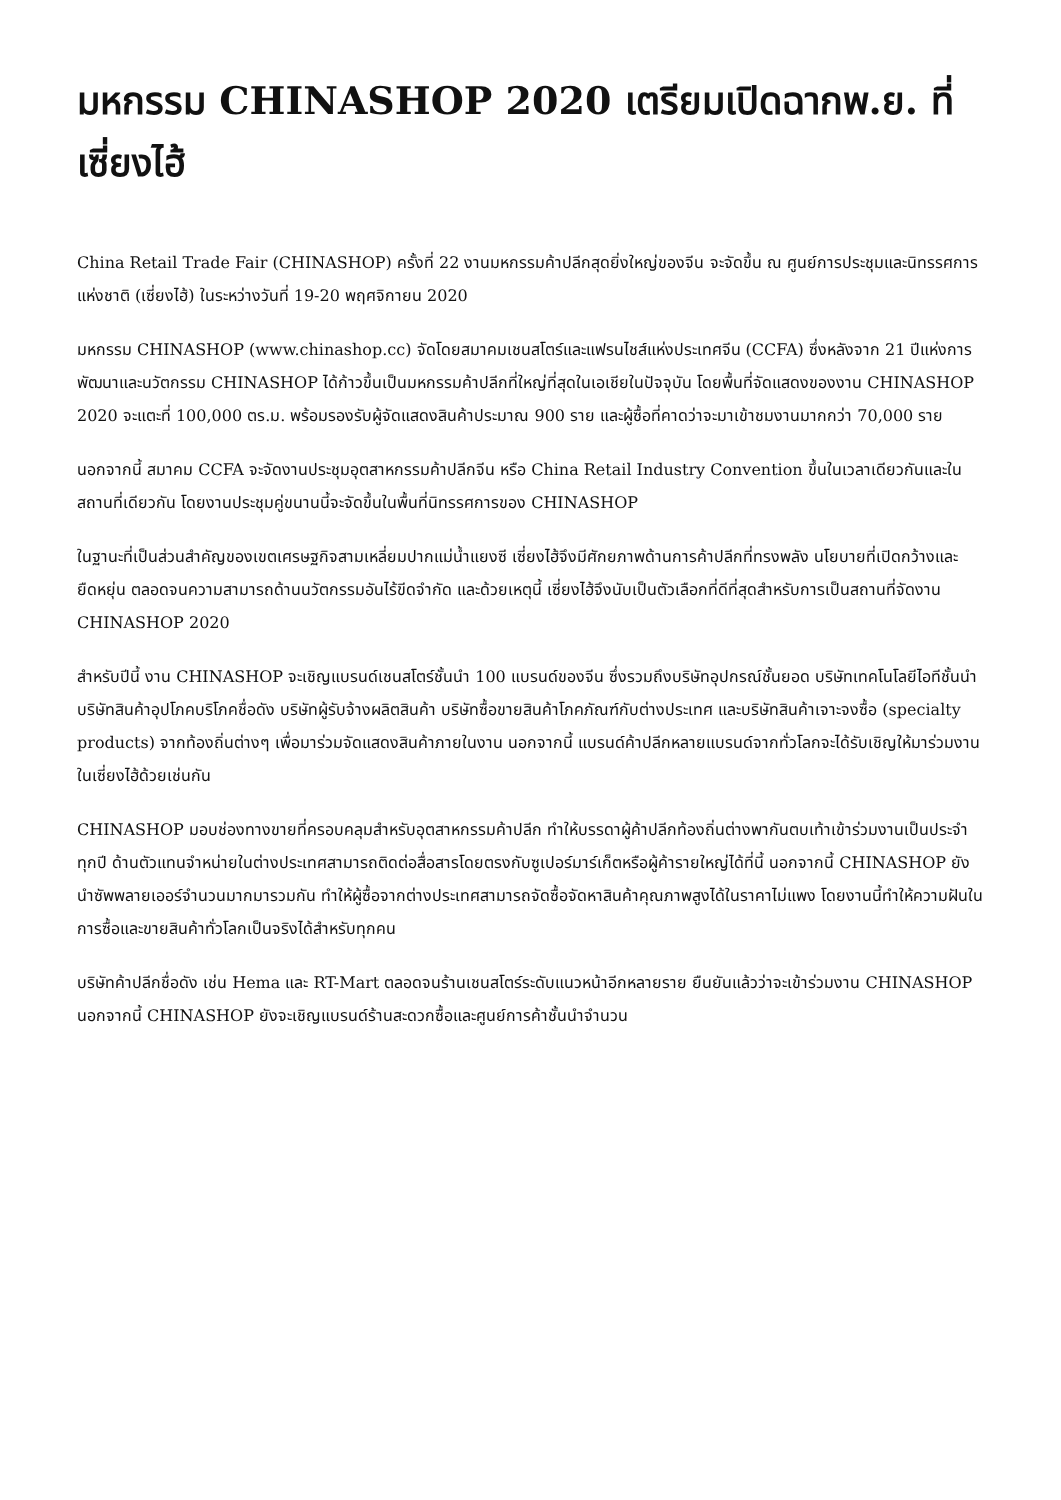มหกรรม CHINASHOP 2020 เตรียมเปิดฉากพ.ย. ที่เซี่ยงไฮ้
China Retail Trade Fair (CHINASHOP) ครั้งที่ 22 งานมหกรรมค้าปลีกสุดยิ่งใหญ่ของจีน จะจัดขึ้น ณ ศูนย์การประชุมและนิทรรศการแห่งชาติ (เซี่ยงไฮ้) ในระหว่างวันที่ 19-20 พฤศจิกายน 2020
มหกรรม CHINASHOP (www.chinashop.cc) จัดโดยสมาคมเชนสโตร์และแฟรนไชส์แห่งประเทศจีน (CCFA) ซึ่งหลังจาก 21 ปีแห่งการพัฒนาและนวัตกรรม CHINASHOP ได้ก้าวขึ้นเป็นมหกรรมค้าปลีกที่ใหญ่ที่สุดในเอเชียในปัจจุบัน โดยพื้นที่จัดแสดงของงาน CHINASHOP 2020 จะแตะที่ 100,000 ตร.ม. พร้อมรองรับผู้จัดแสดงสินค้าประมาณ 900 ราย และผู้ซื้อที่คาดว่าจะมาเข้าชมงานมากกว่า 70,000 ราย
นอกจากนี้ สมาคม CCFA จะจัดงานประชุมอุตสาหกรรมค้าปลีกจีน หรือ China Retail Industry Convention ขึ้นในเวลาเดียวกันและในสถานที่เดียวกัน โดยงานประชุมคู่ขนานนี้จะจัดขึ้นในพื้นที่นิทรรศการของ CHINASHOP
ในฐานะที่เป็นส่วนสำคัญของเขตเศรษฐกิจสามเหลี่ยมปากแม่น้ำแยงซี เซี่ยงไฮ้จึงมีศักยภาพด้านการค้าปลีกที่ทรงพลัง นโยบายที่เปิดกว้างและยืดหยุ่น ตลอดจนความสามารถด้านนวัตกรรมอันไร้ขีดจำกัด และด้วยเหตุนี้ เซี่ยงไฮ้จึงนับเป็นตัวเลือกที่ดีที่สุดสำหรับการเป็นสถานที่จัดงาน CHINASHOP 2020
สำหรับปีนี้ งาน CHINASHOP จะเชิญแบรนด์เชนสโตร์ชั้นนำ 100 แบรนด์ของจีน ซึ่งรวมถึงบริษัทอุปกรณ์ชั้นยอด บริษัทเทคโนโลยีไอทีชั้นนำ บริษัทสินค้าอุปโภคบริโภคชื่อดัง บริษัทผู้รับจ้างผลิตสินค้า บริษัทซื้อขายสินค้าโภคภัณฑ์กับต่างประเทศ และบริษัทสินค้าเจาะจงซื้อ (specialty products) จากท้องถิ่นต่างๆ เพื่อมาร่วมจัดแสดงสินค้าภายในงาน นอกจากนี้ แบรนด์ค้าปลีกหลายแบรนด์จากทั่วโลกจะได้รับเชิญให้มาร่วมงานในเซี่ยงไฮ้ด้วยเช่นกัน
CHINASHOP มอบช่องทางขายที่ครอบคลุมสำหรับอุตสาหกรรมค้าปลีก ทำให้บรรดาผู้ค้าปลีกท้องถิ่นต่างพากันตบเท้าเข้าร่วมงานเป็นประจำทุกปี ด้านตัวแทนจำหน่ายในต่างประเทศสามารถติดต่อสื่อสารโดยตรงกับซูเปอร์มาร์เก็ตหรือผู้ค้ารายใหญ่ได้ที่นี้ นอกจากนี้ CHINASHOP ยังนำซัพพลายเออร์จำนวนมากมารวมกัน ทำให้ผู้ซื้อจากต่างประเทศสามารถจัดซื้อจัดหาสินค้าคุณภาพสูงได้ในราคาไม่แพง โดยงานนี้ทำให้ความฝันในการซื้อและขายสินค้าทั่วโลกเป็นจริงได้สำหรับทุกคน
บริษัทค้าปลีกชื่อดัง เช่น Hema และ RT-Mart ตลอดจนร้านเชนสโตร์ระดับแนวหน้าอีกหลายราย ยืนยันแล้วว่าจะเข้าร่วมงาน CHINASHOP นอกจากนี้ CHINASHOP ยังจะเชิญแบรนด์ร้านสะดวกซื้อและศูนย์การค้าชั้นนำจำนวน